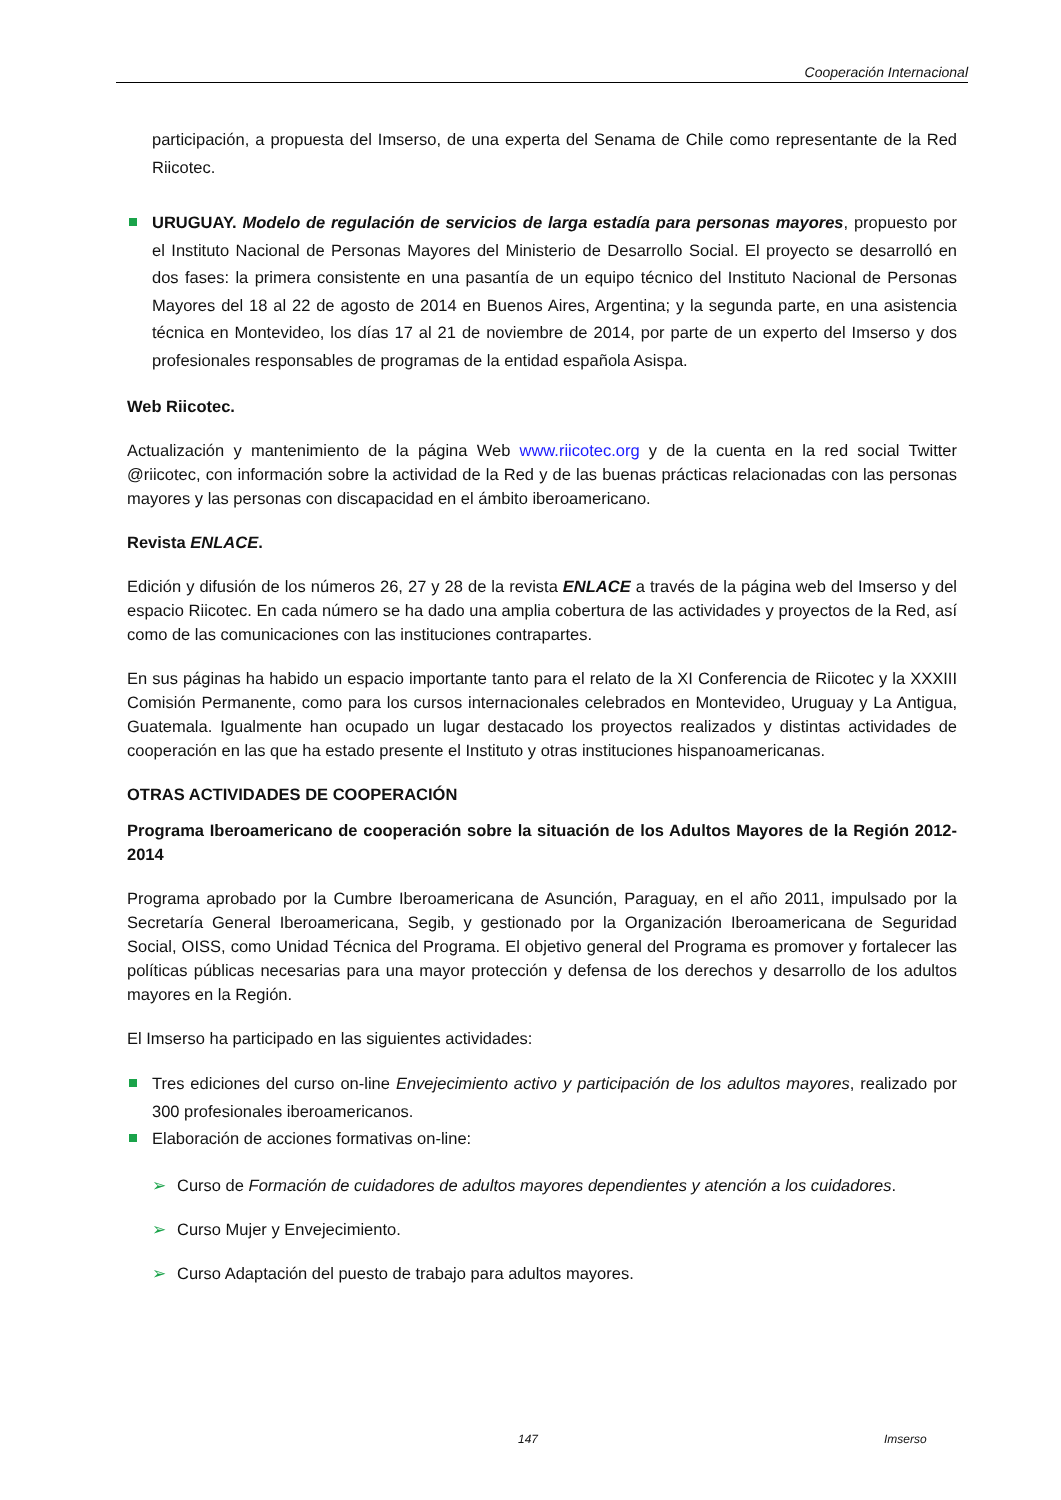Cooperación Internacional
participación, a propuesta del Imserso, de una experta del Senama de Chile como representante de la Red Riicotec.
URUGUAY. Modelo de regulación de servicios de larga estadía para personas mayores, propuesto por el Instituto Nacional de Personas Mayores del Ministerio de Desarrollo Social. El proyecto se desarrolló en dos fases: la primera consistente en una pasantía de un equipo técnico del Instituto Nacional de Personas Mayores del 18 al 22 de agosto de 2014 en Buenos Aires, Argentina; y la segunda parte, en una asistencia técnica en Montevideo, los días 17 al 21 de noviembre de 2014, por parte de un experto del Imserso y dos profesionales responsables de programas de la entidad española Asispa.
Web Riicotec.
Actualización y mantenimiento de la página Web www.riicotec.org y de la cuenta en la red social Twitter @riicotec, con información sobre la actividad de la Red y de las buenas prácticas relacionadas con las personas mayores y las personas con discapacidad en el ámbito iberoamericano.
Revista ENLACE.
Edición y difusión de los números 26, 27 y 28 de la revista ENLACE a través de la página web del Imserso y del espacio Riicotec. En cada número se ha dado una amplia cobertura de las actividades y proyectos de la Red, así como de las comunicaciones con las instituciones contrapartes.
En sus páginas ha habido un espacio importante tanto para el relato de la XI Conferencia de Riicotec y la XXXIII Comisión Permanente, como para los cursos internacionales celebrados en Montevideo, Uruguay y La Antigua, Guatemala. Igualmente han ocupado un lugar destacado los proyectos realizados y distintas actividades de cooperación en las que ha estado presente el Instituto y otras instituciones hispanoamericanas.
OTRAS ACTIVIDADES DE COOPERACIÓN
Programa Iberoamericano de cooperación sobre la situación de los Adultos Mayores de la Región 2012-2014
Programa aprobado por la Cumbre Iberoamericana de Asunción, Paraguay, en el año 2011, impulsado por la Secretaría General Iberoamericana, Segib, y gestionado por la Organización Iberoamericana de Seguridad Social, OISS, como Unidad Técnica del Programa. El objetivo general del Programa es promover y fortalecer las políticas públicas necesarias para una mayor protección y defensa de los derechos y desarrollo de los adultos mayores en la Región.
El Imserso ha participado en las siguientes actividades:
Tres ediciones del curso on-line Envejecimiento activo y participación de los adultos mayores, realizado por 300 profesionales iberoamericanos.
Elaboración de acciones formativas on-line:
➢ Curso de Formación de cuidadores de adultos mayores dependientes y atención a los cuidadores.
➢ Curso Mujer y Envejecimiento.
➢ Curso Adaptación del puesto de trabajo para adultos mayores.
147 Imserso